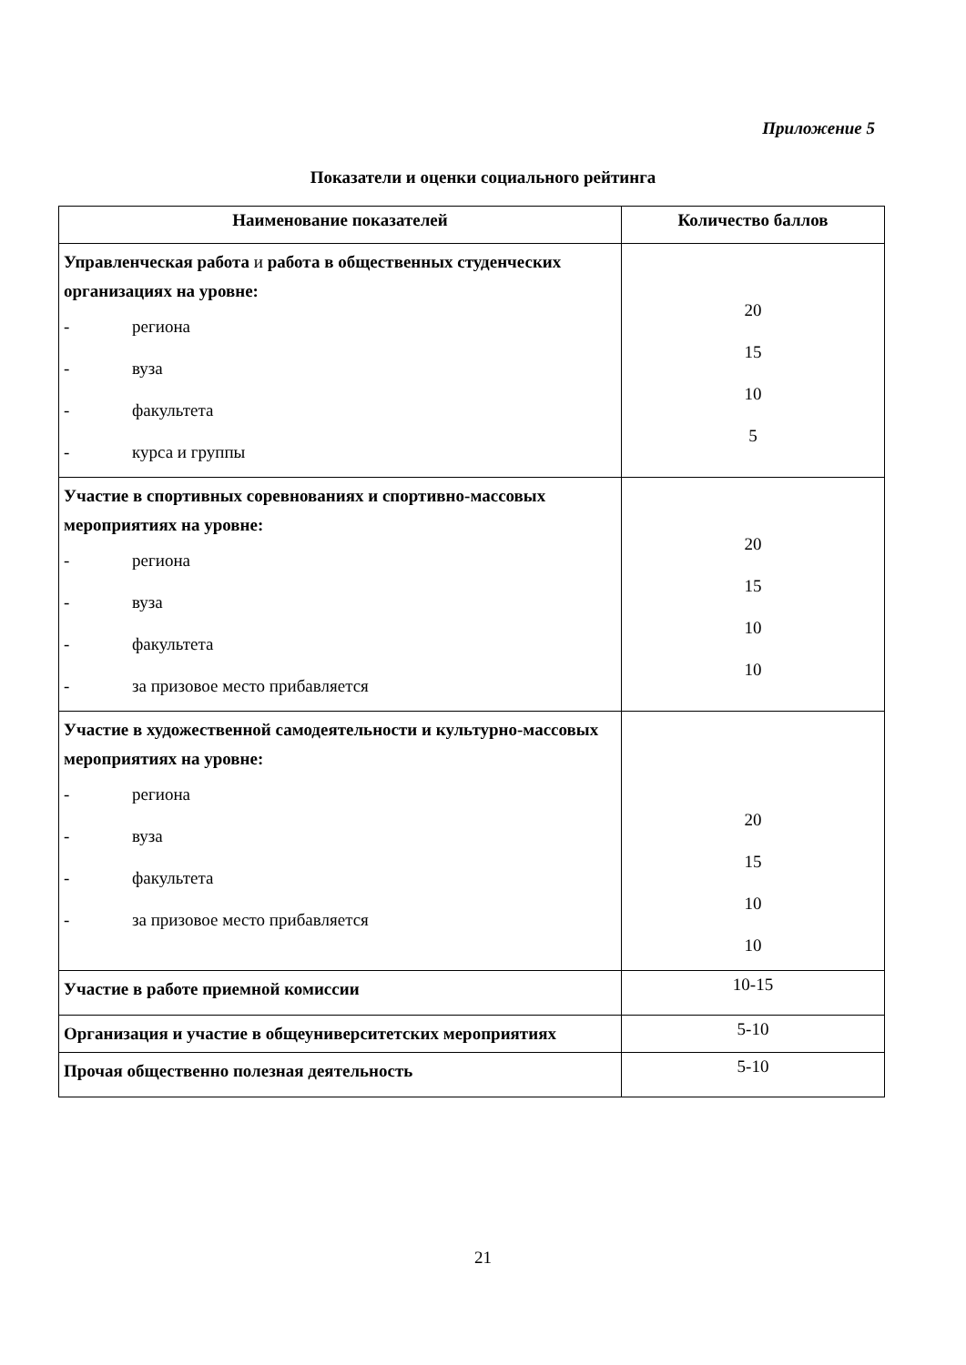Приложение 5
Показатели и оценки социального рейтинга
| Наименование показателей | Количество баллов |
| --- | --- |
| Управленческая работа и работа в общественных студенческих организациях на уровне: - региона - вуза - факультета - курса и группы | 20 15 10 5 |
| Участие в спортивных соревнованиях и спортивно-массовых мероприятиях на уровне: - региона - вуза - факультета - за призовое место прибавляется | 20 15 10 10 |
| Участие в художественной самодеятельности и культурно-массовых мероприятиях на уровне: - региона - вуза - факультета - за призовое место прибавляется | 20 15 10 10 |
| Участие в работе приемной комиссии | 10-15 |
| Организация и участие в общеуниверситетских мероприятиях | 5-10 |
| Прочая общественно полезная деятельность | 5-10 |
21